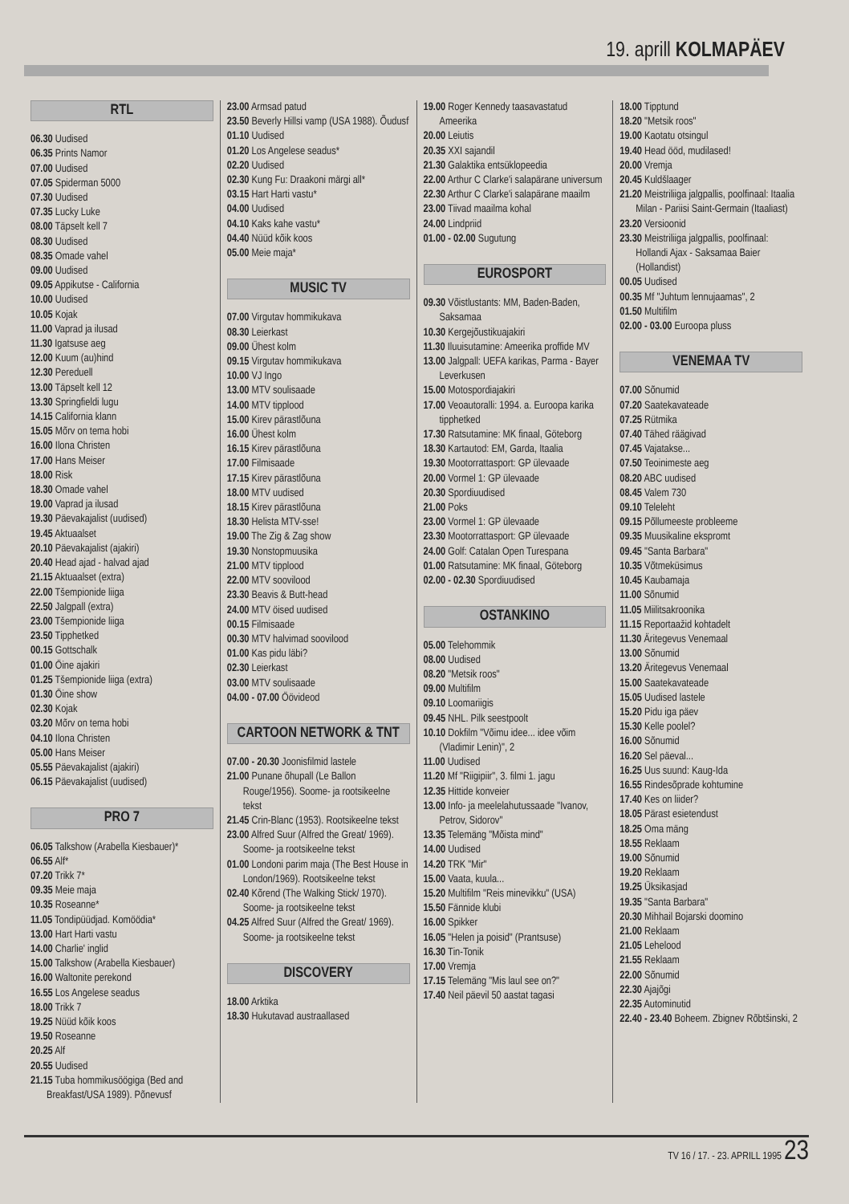19. aprill KOLMAPÄEV
RTL
06.30 Uudised
06.35 Prints Namor
07.00 Uudised
07.05 Spiderman 5000
07.30 Uudised
07.35 Lucky Luke
08.00 Täpselt kell 7
08.30 Uudised
08.35 Omade vahel
09.00 Uudised
09.05 Appikutse - California
10.00 Uudised
10.05 Kojak
11.00 Vaprad ja ilusad
11.30 Igatsuse aeg
12.00 Kuum (au)hind
12.30 Pereduell
13.00 Täpselt kell 12
13.30 Springfieldi lugu
14.15 California klann
15.05 Mõrv on tema hobi
16.00 Ilona Christen
17.00 Hans Meiser
18.00 Risk
18.30 Omade vahel
19.00 Vaprad ja ilusad
19.30 Päevakajalist (uudised)
19.45 Aktuaalset
20.10 Päevakajalist (ajakiri)
20.40 Head ajad - halvad ajad
21.15 Aktuaalset (extra)
22.00 Tšempionide liiga
22.50 Jalgpall (extra)
23.00 Tšempionide liiga
23.50 Tipphetked
00.15 Gottschalk
01.00 Öine ajakiri
01.25 Tšempionide liiga (extra)
01.30 Öine show
02.30 Kojak
03.20 Mõrv on tema hobi
04.10 Ilona Christen
05.00 Hans Meiser
05.55 Päevakajalist (ajakiri)
06.15 Päevakajalist (uudised)
PRO 7
06.05 Talkshow (Arabella Kiesbauer)*
06.55 Alf*
07.20 Trikk 7*
09.35 Meie maja
10.35 Roseanne*
11.05 Tondipüüdjad. Komöödia*
13.00 Hart Harti vastu
14.00 Charlie' inglid
15.00 Talkshow (Arabella Kiesbauer)
16.00 Waltonite perekond
16.55 Los Angelese seadus
18.00 Trikk 7
19.25 Nüüd kõik koos
19.50 Roseanne
20.25 Alf
20.55 Uudised
21.15 Tuba hommikusöögiga (Bed and Breakfast/USA 1989). Põnevusf
23.00 Armsad patud
23.50 Beverly Hillsi vamp (USA 1988). Õudusf
01.10 Uudised
01.20 Los Angelese seadus*
02.20 Uudised
02.30 Kung Fu: Draakoni märgi all*
03.15 Hart Harti vastu*
04.00 Uudised
04.10 Kaks kahe vastu*
04.40 Nüüd kõik koos
05.00 Meie maja*
MUSIC TV
07.00 Virgutav hommikukava
08.30 Leierkast
09.00 Ühest kolm
09.15 Virgutav hommikukava
10.00 VJ Ingo
13.00 MTV soulisaade
14.00 MTV tipplood
15.00 Kirev pärastlõuna
16.00 Ühest kolm
16.15 Kirev pärastlõuna
17.00 Filmisaade
17.15 Kirev pärastlõuna
18.00 MTV uudised
18.15 Kirev pärastlõuna
18.30 Helista MTV-sse!
19.00 The Zig & Zag show
19.30 Nonstopmuusika
21.00 MTV tipplood
22.00 MTV soovilood
23.30 Beavis & Butt-head
24.00 MTV öised uudised
00.15 Filmisaade
00.30 MTV halvimad soovilood
01.00 Kas pidu läbi?
02.30 Leierkast
03.00 MTV soulisaade
04.00 - 07.00 Öövideod
CARTOON NETWORK & TNT
07.00 - 20.30 Joonisfilmid lastele
21.00 Punane õhupall (Le Ballon Rouge/1956). Soome- ja rootsikeelne tekst
21.45 Crin-Blanc (1953). Rootsikeelne tekst
23.00 Alfred Suur (Alfred the Great/ 1969). Soome- ja rootsikeelne tekst
01.00 Londoni parim maja (The Best House in London/1969). Rootsikeelne tekst
02.40 Kõrend (The Walking Stick/ 1970). Soome- ja rootsikeelne tekst
04.25 Alfred Suur (Alfred the Great/ 1969). Soome- ja rootsikeelne tekst
DISCOVERY
18.00 Arktika
18.30 Hukutavad austraallased
19.00 Roger Kennedy taasavastatud Ameerika
20.00 Leiutis
20.35 XXI sajandil
21.30 Galaktika entsüklopeedia
22.00 Arthur C Clarke'i salapärane universum
22.30 Arthur C Clarke'i salapärane maailm
23.00 Tiivad maailma kohal
24.00 Lindpriid
01.00 - 02.00 Sugutung
EUROSPORT
09.30 Võistlustants: MM, Baden-Baden, Saksamaa
10.30 Kergejõustikuajakiri
11.30 Iluuisutamine: Ameerika proffide MV
13.00 Jalgpall: UEFA karikas, Parma - Bayer Leverkusen
15.00 Motospordiajakiri
17.00 Veoautoralli: 1994. a. Euroopa karika tipphetked
17.30 Ratsutamine: MK finaal, Göteborg
18.30 Kartautod: EM, Garda, Itaalia
19.30 Mootorrattasport: GP ülevaade
20.00 Vormel 1: GP ülevaade
20.30 Spordiuudised
21.00 Poks
23.00 Vormel 1: GP ülevaade
23.30 Mootorrattasport: GP ülevaade
24.00 Golf: Catalan Open Turespana
01.00 Ratsutamine: MK finaal, Göteborg
02.00 - 02.30 Spordiuudised
OSTANKINO
05.00 Telehommik
08.00 Uudised
08.20 "Metsik roos"
09.00 Multifilm
09.10 Loomariigis
09.45 NHL. Pilk seestpoolt
10.10 Dokfilm "Võimu idee... idee võim (Vladimir Lenin)", 2
11.00 Uudised
11.20 Mf "Riigipiir", 3. filmi 1. jagu
12.35 Hittide konveier
13.00 Info- ja meelelahutussaade "Ivanov, Petrov, Sidorov"
13.35 Telemäng "Mõista mind"
14.00 Uudised
14.20 TRK "Mir"
15.00 Vaata, kuula...
15.20 Multifilm "Reis minevikku" (USA)
15.50 Fännide klubi
16.00 Spikker
16.05 "Helen ja poisid" (Prantsuse)
16.30 Tin-Tonik
17.00 Vremja
17.15 Telemäng "Mis laul see on?"
17.40 Neil päevil 50 aastat tagasi
18.00 Tipptund
18.20 "Metsik roos"
19.00 Kaotatu otsingul
19.40 Head ööd, mudilased!
20.00 Vremja
20.45 Kuldšlaager
21.20 Meistriliiga jalgpallis, poolfinaal: Itaalia Milan - Pariisi Saint-Germain (Itaaliast)
23.20 Versioonid
23.30 Meistriliiga jalgpallis, poolfinaal: Hollandi Ajax - Saksamaa Baier (Hollandist)
00.05 Uudised
00.35 Mf "Juhtum lennujaamas", 2
01.50 Multifilm
02.00 - 03.00 Euroopa pluss
VENEMAA TV
07.00 Sõnumid
07.20 Saatekavateade
07.25 Rütmika
07.40 Tähed räägivad
07.45 Vajatakse...
07.50 Teoinimeste aeg
08.20 ABC uudised
08.45 Valem 730
09.10 Teleleht
09.15 Põllumeeste probleeme
09.35 Muusikaline ekspromt
09.45 "Santa Barbara"
10.35 Võtmeküsimus
10.45 Kaubamaja
11.00 Sõnumid
11.05 Miilitsakroonika
11.15 Reportaažid kohtadelt
11.30 Äritegevus Venemaal
13.00 Sõnumid
13.20 Äritegevus Venemaal
15.00 Saatekavateade
15.05 Uudised lastele
15.20 Pidu iga päev
15.30 Kelle poolel?
16.00 Sõnumid
16.20 Sel päeval...
16.25 Uus suund: Kaug-Ida
16.55 Rindesõprade kohtumine
17.40 Kes on liider?
18.05 Pärast esietendust
18.25 Oma mäng
18.55 Reklaam
19.00 Sõnumid
19.20 Reklaam
19.25 Üksikasjad
19.35 "Santa Barbara"
20.30 Mihhail Bojarski doomino
21.00 Reklaam
21.05 Lehelood
21.55 Reklaam
22.00 Sõnumid
22.30 Ajajõgi
22.35 Autominutid
22.40 - 23.40 Boheem. Zbignev Rõbtšinski, 2
TV 16 / 17. - 23. APRILL 1995 23